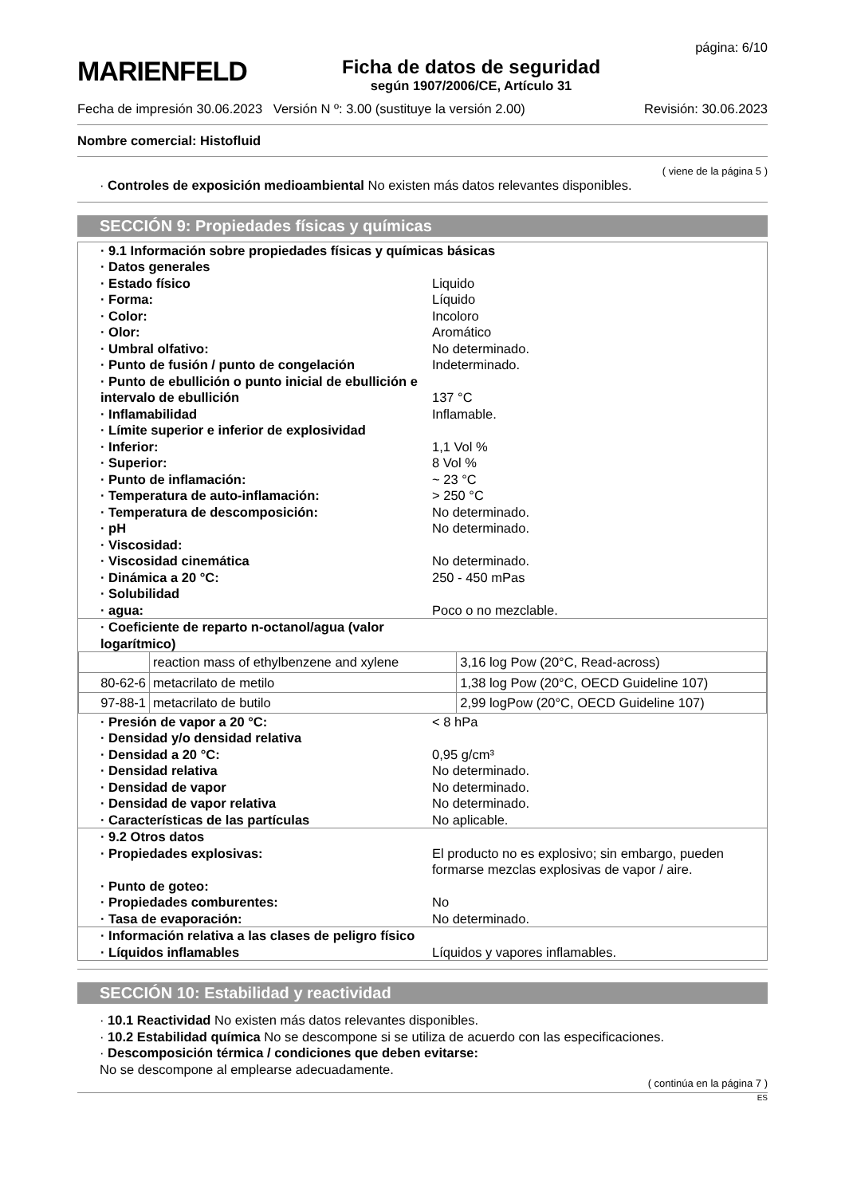MARIENFELD
Ficha de datos de seguridad
según 1907/2006/CE, Artículo 31
página: 6/10
Fecha de impresión 30.06.2023 Versión N º: 3.00 (sustituye la versión 2.00) Revisión: 30.06.2023
Nombre comercial: Histofluid
( viene de la página 5 )
· Controles de exposición medioambiental No existen más datos relevantes disponibles.
SECCIÓN 9: Propiedades físicas y químicas
| · 9.1 Información sobre propiedades físicas y químicas básicas | |
| · Datos generales | |
| · Estado físico | Liquido |
| · Forma: | Líquido |
| · Color: | Incoloro |
| · Olor: | Aromático |
| · Umbral olfativo: | No determinado. |
| · Punto de fusión / punto de congelación | Indeterminado. |
| · Punto de ebullición o punto inicial de ebullición e intervalo de ebullición | 137 °C |
| · Inflamabilidad | Inflamable. |
| · Límite superior e inferior de explosividad | |
| · Inferior: | 1,1 Vol % |
| · Superior: | 8 Vol % |
| · Punto de inflamación: | ~ 23 °C |
| · Temperatura de auto-inflamación: | > 250 °C |
| · Temperatura de descomposición: | No determinado. |
| · pH | No determinado. |
| · Viscosidad: | |
| · Viscosidad cinemática | No determinado. |
| · Dinámica a 20 °C: | 250 - 450 mPas |
| · Solubilidad | |
| · agua: | Poco o no mezclable. |
| · Coeficiente de reparto n-octanol/agua (valor logarítmico) | |
| | reaction mass of ethylbenzene and xylene | 3,16 log Pow (20°C, Read-across) |
| 80-62-6 | metacrilato de metilo | 1,38 log Pow (20°C, OECD Guideline 107) |
| 97-88-1 | metacrilato de butilo | 2,99 logPow (20°C, OECD Guideline 107) |
| · Presión de vapor a 20 °C: | < 8 hPa |
| · Densidad y/o densidad relativa | |
| · Densidad a 20 °C: | 0,95 g/cm³ |
| · Densidad relativa | No determinado. |
| · Densidad de vapor | No determinado. |
| · Densidad de vapor relativa | No determinado. |
| · Características de las partículas | No aplicable. |
| · 9.2 Otros datos | |
| · Propiedades explosivas: | El producto no es explosivo; sin embargo, pueden formarse mezclas explosivas de vapor / aire. |
| · Punto de goteo: | |
| · Propiedades comburentes: | No |
| · Tasa de evaporación: | No determinado. |
| · Información relativa a las clases de peligro físico | |
| · Líquidos inflamables | Líquidos y vapores inflamables. |
SECCIÓN 10: Estabilidad y reactividad
· 10.1 Reactividad No existen más datos relevantes disponibles.
· 10.2 Estabilidad química No se descompone si se utiliza de acuerdo con las especificaciones.
· Descomposición térmica / condiciones que deben evitarse:
No se descompone al emplearse adecuadamente.
( continúa en la página 7 )
ES